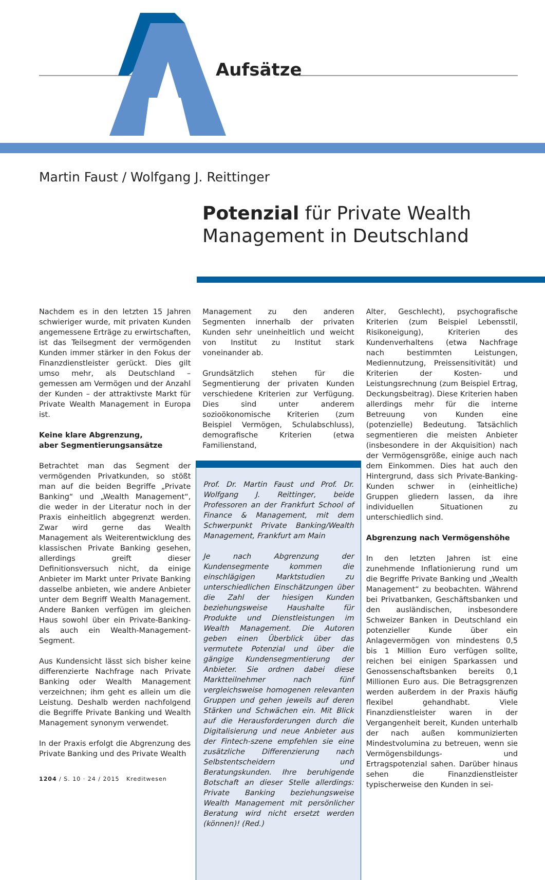Aufsätze
Martin Faust / Wolfgang J. Reittinger
Potenzial für Private Wealth
Management in Deutschland
Nachdem es in den letzten 15 Jahren schwieriger wurde, mit privaten Kunden angemessene Erträge zu erwirtschaften, ist das Teilsegment der vermögenden Kunden immer stärker in den Fokus der Finanzdienstleister gerückt. Dies gilt umso mehr, als Deutschland – gemessen am Vermögen und der Anzahl der Kunden – der attraktivste Markt für Private Wealth Management in Europa ist.
Keine klare Abgrenzung,
aber Segmentierungsansätze
Betrachtet man das Segment der vermögenden Privatkunden, so stößt man auf die beiden Begriffe „Private Banking“ und „Wealth Management“, die weder in der Literatur noch in der Praxis einheitlich abgegrenzt werden. Zwar wird gerne das Wealth Management als Weiterentwicklung des klassischen Private Banking gesehen, allerdings greift dieser Definitionsversuch nicht, da einige Anbieter im Markt unter Private Banking dasselbe anbieten, wie andere Anbieter unter dem Begriff Wealth Management. Andere Banken verfügen im gleichen Haus sowohl über ein Private-Banking- als auch ein Wealth-Management-Segment.
Aus Kundensicht lässt sich bisher keine differenzierte Nachfrage nach Private Banking oder Wealth Management verzeichnen; ihm geht es allein um die Leistung. Deshalb werden nachfolgend die Begriffe Private Banking und Wealth Management synonym verwendet.
In der Praxis erfolgt die Abgrenzung des Private Banking und des Private Wealth
1204 / S. 10 · 24 / 2015 Kreditwesen
Management zu den anderen Segmenten innerhalb der privaten Kunden sehr uneinheitlich und weicht von Institut zu Institut stark voneinander ab.
Grundsätzlich stehen für die Segmentierung der privaten Kunden verschiedene Kriterien zur Verfügung. Dies sind unter anderem sozioökonomische Kriterien (zum Beispiel Vermögen, Schulabschluss), demografische Kriterien (etwa Familienstand,
Prof. Dr. Martin Faust und Prof. Dr. Wolfgang J. Reittinger, beide Professoren an der Frankfurt School of Finance & Management, mit dem Schwerpunkt Private Banking/Wealth Management, Frankfurt am Main
Je nach Abgrenzung der Kundensegmente kommen die einschlägigen Marktstudien zu unterschiedlichen Einschätzungen über die Zahl der hiesigen Kunden beziehungsweise Haushalte für Produkte und Dienstleistungen im Wealth Management. Die Autoren geben einen Überblick über das vermutete Potenzial und über die gängige Kundensegmentierung der Anbieter. Sie ordnen dabei diese Marktteilnehmer nach fünf vergleichsweise homogenen relevanten Gruppen und gehen jeweils auf deren Stärken und Schwächen ein. Mit Blick auf die Herausforderungen durch die Digitalisierung und neue Anbieter aus der Fintech-szene empfehlen sie eine zusätzliche Differenzierung nach Selbstentscheidern und Beratungskunden. Ihre beruhigende Botschaft an dieser Stelle allerdings: Private Banking beziehungsweise Wealth Management mit persönlicher Beratung wird nicht ersetzt werden (können)! (Red.)
Alter, Geschlecht), psychografische Kriterien (zum Beispiel Lebensstil, Risikoneigung), Kriterien des Kundenverhaltens (etwa Nachfrage nach bestimmten Leistungen, Mediennutzung, Preissensitivität) und Kriterien der Kosten- und Leistungsrechnung (zum Beispiel Ertrag, Deckungsbeitrag). Diese Kriterien haben allerdings mehr für die interne Betreuung von Kunden eine (potenzielle) Bedeutung. Tatsächlich segmentieren die meisten Anbieter (insbesondere in der Akquisition) nach der Vermögensgröße, einige auch nach dem Einkommen. Dies hat auch den Hintergrund, dass sich Private-Banking-Kunden schwer in (einheitliche) Gruppen gliedern lassen, da ihre individuellen Situationen zu unterschiedlich sind.
Abgrenzung nach Vermögenshöhe
In den letzten Jahren ist eine zunehmende Inflationierung rund um die Begriffe Private Banking und „Wealth Management“ zu beobachten. Während bei Privatbanken, Geschäftsbanken und den ausländischen, insbesondere Schweizer Banken in Deutschland ein potenzieller Kunde über ein Anlagevermögen von mindestens 0,5 bis 1 Million Euro verfügen sollte, reichen bei einigen Sparkassen und Genossenschaftsbanken bereits 0,1 Millionen Euro aus. Die Betragsgrenzen werden außerdem in der Praxis häufig flexibel gehandhabt. Viele Finanzdienstleister waren in der Vergangenheit bereit, Kunden unterhalb der nach außen kommunizierten Mindestvolumina zu betreuen, wenn sie Vermögensbildungs- und Ertragspotenzial sahen. Darüber hinaus sehen die Finanzdienstleister typischerweise den Kunden in sei-